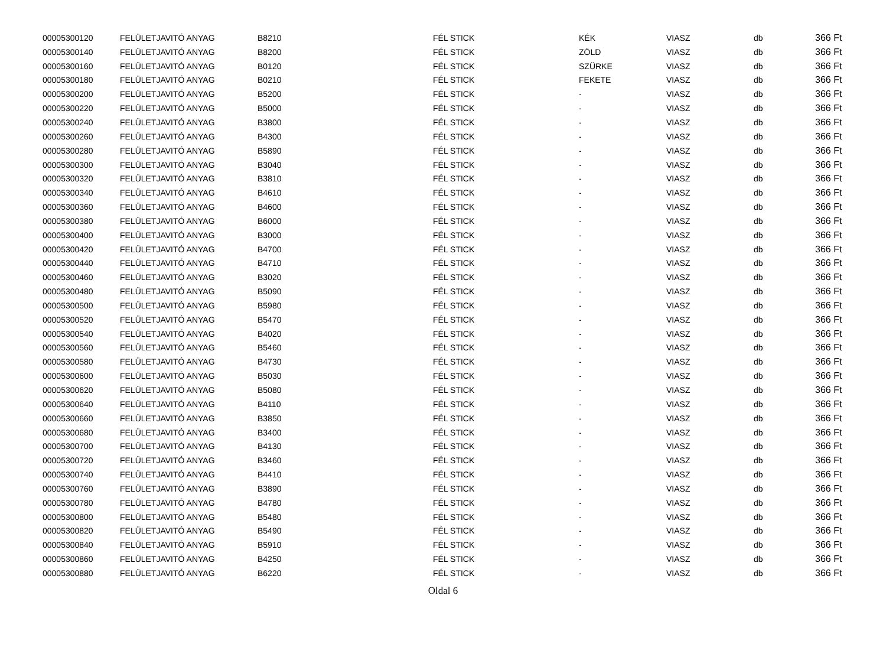| 00005300120 | FELÜLETJAVITÓ ANYAG | B8210 | FÉL STICK | KÉK | VIASZ | db | 366 Ft |
| 00005300140 | FELÜLETJAVITÓ ANYAG | B8200 | FÉL STICK | ZÖLD | VIASZ | db | 366 Ft |
| 00005300160 | FELÜLETJAVITÓ ANYAG | B0120 | FÉL STICK | SZÜRKE | VIASZ | db | 366 Ft |
| 00005300180 | FELÜLETJAVITÓ ANYAG | B0210 | FÉL STICK | FEKETE | VIASZ | db | 366 Ft |
| 00005300200 | FELÜLETJAVITÓ ANYAG | B5200 | FÉL STICK | - | VIASZ | db | 366 Ft |
| 00005300220 | FELÜLETJAVITÓ ANYAG | B5000 | FÉL STICK | - | VIASZ | db | 366 Ft |
| 00005300240 | FELÜLETJAVITÓ ANYAG | B3800 | FÉL STICK | - | VIASZ | db | 366 Ft |
| 00005300260 | FELÜLETJAVITÓ ANYAG | B4300 | FÉL STICK | - | VIASZ | db | 366 Ft |
| 00005300280 | FELÜLETJAVITÓ ANYAG | B5890 | FÉL STICK | - | VIASZ | db | 366 Ft |
| 00005300300 | FELÜLETJAVITÓ ANYAG | B3040 | FÉL STICK | - | VIASZ | db | 366 Ft |
| 00005300320 | FELÜLETJAVITÓ ANYAG | B3810 | FÉL STICK | - | VIASZ | db | 366 Ft |
| 00005300340 | FELÜLETJAVITÓ ANYAG | B4610 | FÉL STICK | - | VIASZ | db | 366 Ft |
| 00005300360 | FELÜLETJAVITÓ ANYAG | B4600 | FÉL STICK | - | VIASZ | db | 366 Ft |
| 00005300380 | FELÜLETJAVITÓ ANYAG | B6000 | FÉL STICK | - | VIASZ | db | 366 Ft |
| 00005300400 | FELÜLETJAVITÓ ANYAG | B3000 | FÉL STICK | - | VIASZ | db | 366 Ft |
| 00005300420 | FELÜLETJAVITÓ ANYAG | B4700 | FÉL STICK | - | VIASZ | db | 366 Ft |
| 00005300440 | FELÜLETJAVITÓ ANYAG | B4710 | FÉL STICK | - | VIASZ | db | 366 Ft |
| 00005300460 | FELÜLETJAVITÓ ANYAG | B3020 | FÉL STICK | - | VIASZ | db | 366 Ft |
| 00005300480 | FELÜLETJAVITÓ ANYAG | B5090 | FÉL STICK | - | VIASZ | db | 366 Ft |
| 00005300500 | FELÜLETJAVITÓ ANYAG | B5980 | FÉL STICK | - | VIASZ | db | 366 Ft |
| 00005300520 | FELÜLETJAVITÓ ANYAG | B5470 | FÉL STICK | - | VIASZ | db | 366 Ft |
| 00005300540 | FELÜLETJAVITÓ ANYAG | B4020 | FÉL STICK | - | VIASZ | db | 366 Ft |
| 00005300560 | FELÜLETJAVITÓ ANYAG | B5460 | FÉL STICK | - | VIASZ | db | 366 Ft |
| 00005300580 | FELÜLETJAVITÓ ANYAG | B4730 | FÉL STICK | - | VIASZ | db | 366 Ft |
| 00005300600 | FELÜLETJAVITÓ ANYAG | B5030 | FÉL STICK | - | VIASZ | db | 366 Ft |
| 00005300620 | FELÜLETJAVITÓ ANYAG | B5080 | FÉL STICK | - | VIASZ | db | 366 Ft |
| 00005300640 | FELÜLETJAVITÓ ANYAG | B4110 | FÉL STICK | - | VIASZ | db | 366 Ft |
| 00005300660 | FELÜLETJAVITÓ ANYAG | B3850 | FÉL STICK | - | VIASZ | db | 366 Ft |
| 00005300680 | FELÜLETJAVITÓ ANYAG | B3400 | FÉL STICK | - | VIASZ | db | 366 Ft |
| 00005300700 | FELÜLETJAVITÓ ANYAG | B4130 | FÉL STICK | - | VIASZ | db | 366 Ft |
| 00005300720 | FELÜLETJAVITÓ ANYAG | B3460 | FÉL STICK | - | VIASZ | db | 366 Ft |
| 00005300740 | FELÜLETJAVITÓ ANYAG | B4410 | FÉL STICK | - | VIASZ | db | 366 Ft |
| 00005300760 | FELÜLETJAVITÓ ANYAG | B3890 | FÉL STICK | - | VIASZ | db | 366 Ft |
| 00005300780 | FELÜLETJAVITÓ ANYAG | B4780 | FÉL STICK | - | VIASZ | db | 366 Ft |
| 00005300800 | FELÜLETJAVITÓ ANYAG | B5480 | FÉL STICK | - | VIASZ | db | 366 Ft |
| 00005300820 | FELÜLETJAVITÓ ANYAG | B5490 | FÉL STICK | - | VIASZ | db | 366 Ft |
| 00005300840 | FELÜLETJAVITÓ ANYAG | B5910 | FÉL STICK | - | VIASZ | db | 366 Ft |
| 00005300860 | FELÜLETJAVITÓ ANYAG | B4250 | FÉL STICK | - | VIASZ | db | 366 Ft |
| 00005300880 | FELÜLETJAVITÓ ANYAG | B6220 | FÉL STICK | - | VIASZ | db | 366 Ft |
Oldal 6